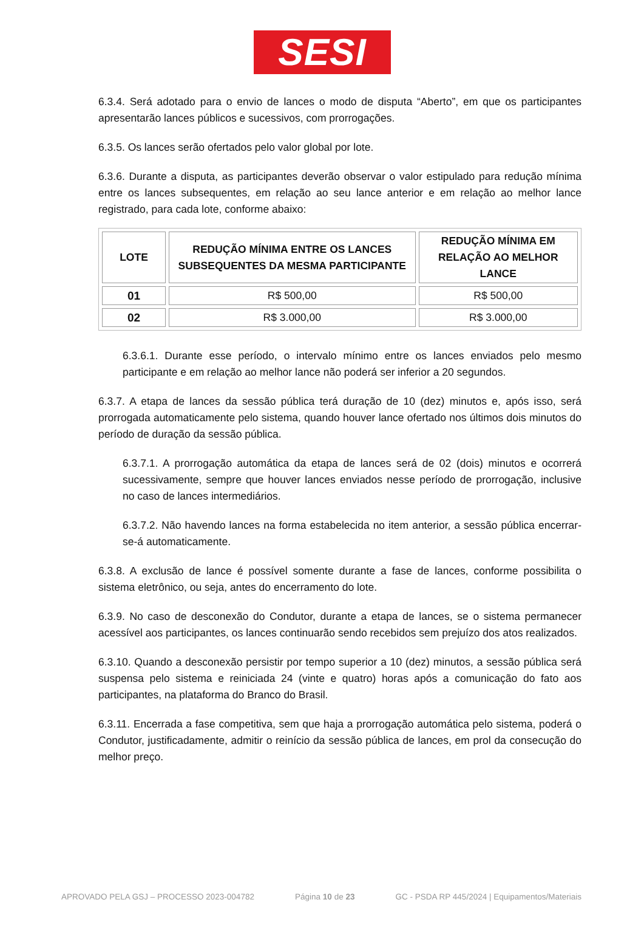SESI
6.3.4. Será adotado para o envio de lances o modo de disputa “Aberto”, em que os participantes apresentarão lances públicos e sucessivos, com prorrogações.
6.3.5. Os lances serão ofertados pelo valor global por lote.
6.3.6. Durante a disputa, as participantes deverão observar o valor estipulado para redução mínima entre os lances subsequentes, em relação ao seu lance anterior e em relação ao melhor lance registrado, para cada lote, conforme abaixo:
| LOTE | REDUÇÃO MÍNIMA ENTRE OS LANCES SUBSEQUENTES DA MESMA PARTICIPANTE | REDUÇÃO MÍNIMA EM RELAÇÃO AO MELHOR LANCE |
| --- | --- | --- |
| 01 | R$ 500,00 | R$ 500,00 |
| 02 | R$ 3.000,00 | R$ 3.000,00 |
6.3.6.1. Durante esse período, o intervalo mínimo entre os lances enviados pelo mesmo participante e em relação ao melhor lance não poderá ser inferior a 20 segundos.
6.3.7. A etapa de lances da sessão pública terá duração de 10 (dez) minutos e, após isso, será prorrogada automaticamente pelo sistema, quando houver lance ofertado nos últimos dois minutos do período de duração da sessão pública.
6.3.7.1. A prorrogação automática da etapa de lances será de 02 (dois) minutos e ocorrerá sucessivamente, sempre que houver lances enviados nesse período de prorrogação, inclusive no caso de lances intermediários.
6.3.7.2. Não havendo lances na forma estabelecida no item anterior, a sessão pública encerrar-se-á automaticamente.
6.3.8. A exclusão de lance é possível somente durante a fase de lances, conforme possibilita o sistema eletrônico, ou seja, antes do encerramento do lote.
6.3.9. No caso de desconexão do Condutor, durante a etapa de lances, se o sistema permanecer acessível aos participantes, os lances continuarão sendo recebidos sem prejuízo dos atos realizados.
6.3.10. Quando a desconexão persistir por tempo superior a 10 (dez) minutos, a sessão pública será suspensa pelo sistema e reiniciada 24 (vinte e quatro) horas após a comunicação do fato aos participantes, na plataforma do Branco do Brasil.
6.3.11. Encerrada a fase competitiva, sem que haja a prorrogação automática pelo sistema, poderá o Condutor, justificadamente, admitir o reinício da sessão pública de lances, em prol da consecução do melhor preço.
APROVADO PELA GSJ – PROCESSO 2023-004782 Página 10 de 23 GC - PSDA RP 445/2024 | Equipamentos/Materiais